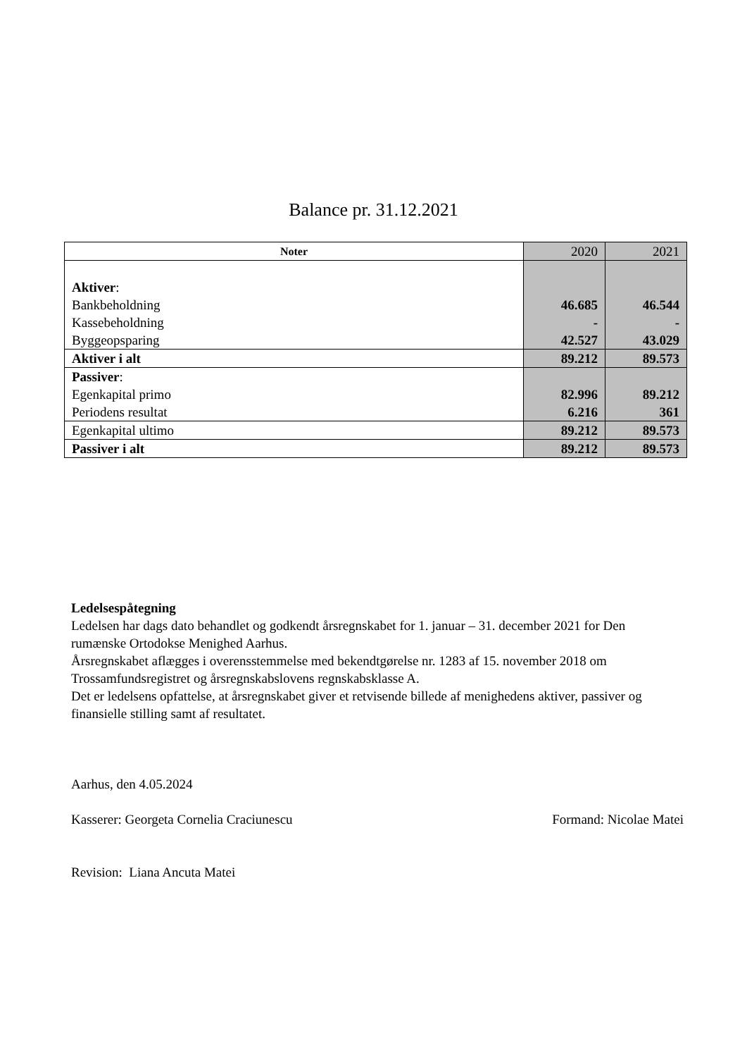Balance pr. 31.12.2021
| Noter | 2020 | 2021 |
| --- | --- | --- |
| Aktiver : Bankbeholdning Kassebeholdning Byggeopsparing | 46.685 - 42.527 | 46.544 - 43.029 |
| Aktiver i alt | 89.212 | 89.573 |
| Passiver : Egenkapital primo Periodens resultat | 82.996 6.216 | 89.212 361 |
| Egenkapital ultimo | 89.212 | 89.573 |
| Passiver i alt | 89.212 | 89.573 |
Ledelsespåtegning
Ledelsen har dags dato behandlet og godkendt årsregnskabet for 1. januar – 31. december 2021 for Den rumænske Ortodokse Menighed Aarhus.
Årsregnskabet aflægges i overensstemmelse med bekendtgørelse nr. 1283 af 15. november 2018 om Trossamfundsregistret og årsregnskabslovens regnskabsklasse A.
Det er ledelsens opfattelse, at årsregnskabet giver et retvisende billede af menighedens aktiver, passiver og finansielle stilling samt af resultatet.
Aarhus, den 4.05.2024
Kasserer: Georgeta Cornelia Craciunescu
Revision: Liana Ancuta Matei
Formand: Nicolae Matei